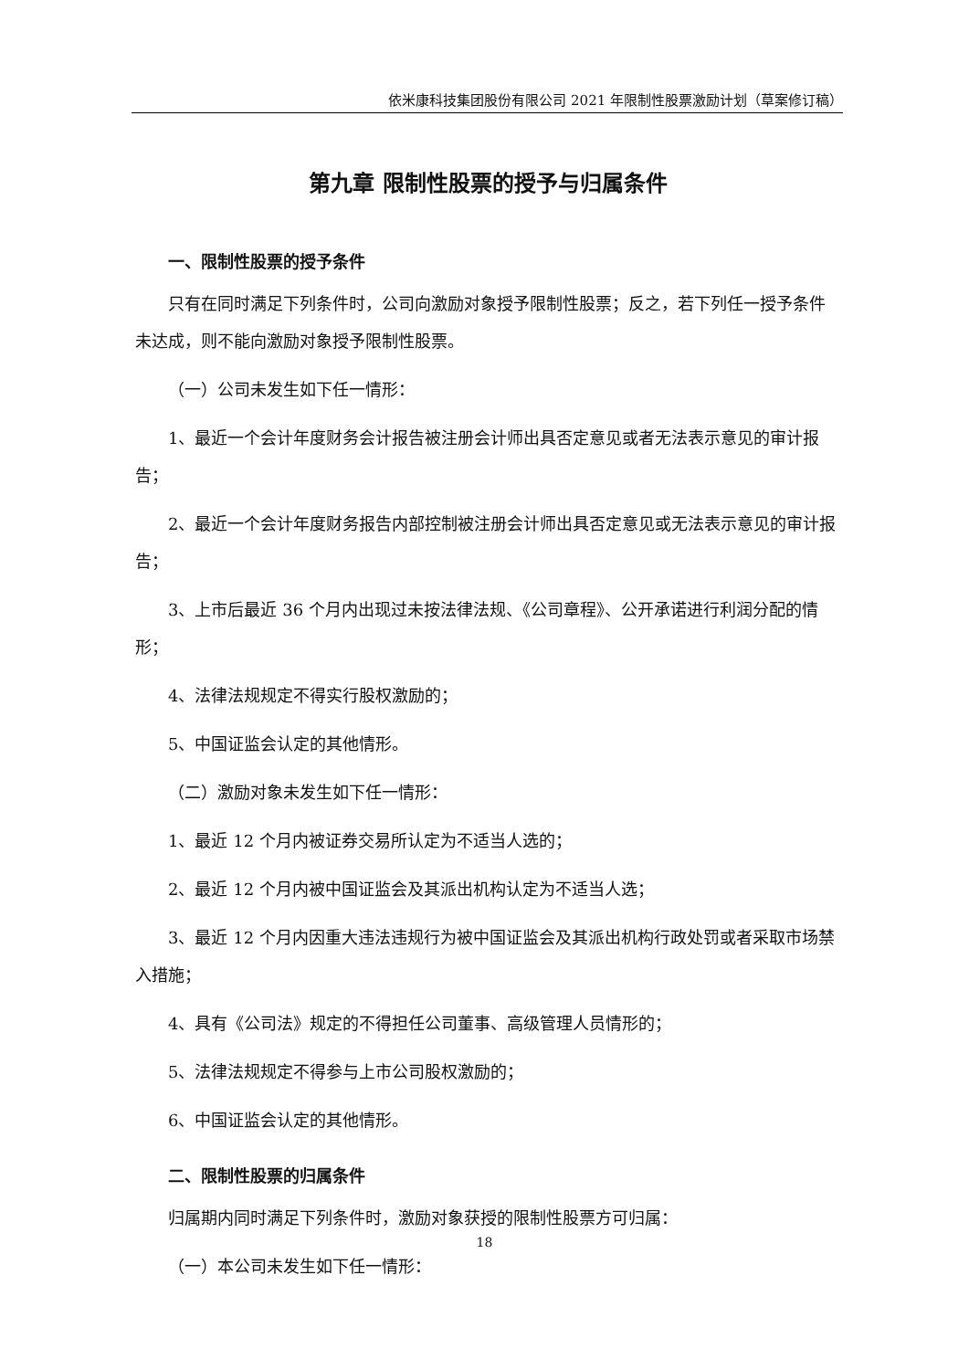依米康科技集团股份有限公司 2021 年限制性股票激励计划（草案修订稿）
第九章 限制性股票的授予与归属条件
一、限制性股票的授予条件
只有在同时满足下列条件时，公司向激励对象授予限制性股票；反之，若下列任一授予条件未达成，则不能向激励对象授予限制性股票。
（一）公司未发生如下任一情形：
1、最近一个会计年度财务会计报告被注册会计师出具否定意见或者无法表示意见的审计报告；
2、最近一个会计年度财务报告内部控制被注册会计师出具否定意见或无法表示意见的审计报告；
3、上市后最近 36 个月内出现过未按法律法规、《公司章程》、公开承诺进行利润分配的情形；
4、法律法规规定不得实行股权激励的；
5、中国证监会认定的其他情形。
（二）激励对象未发生如下任一情形：
1、最近 12 个月内被证券交易所认定为不适当人选的；
2、最近 12 个月内被中国证监会及其派出机构认定为不适当人选；
3、最近 12 个月内因重大违法违规行为被中国证监会及其派出机构行政处罚或者采取市场禁入措施；
4、具有《公司法》规定的不得担任公司董事、高级管理人员情形的；
5、法律法规规定不得参与上市公司股权激励的；
6、中国证监会认定的其他情形。
二、限制性股票的归属条件
归属期内同时满足下列条件时，激励对象获授的限制性股票方可归属：
（一）本公司未发生如下任一情形：
18